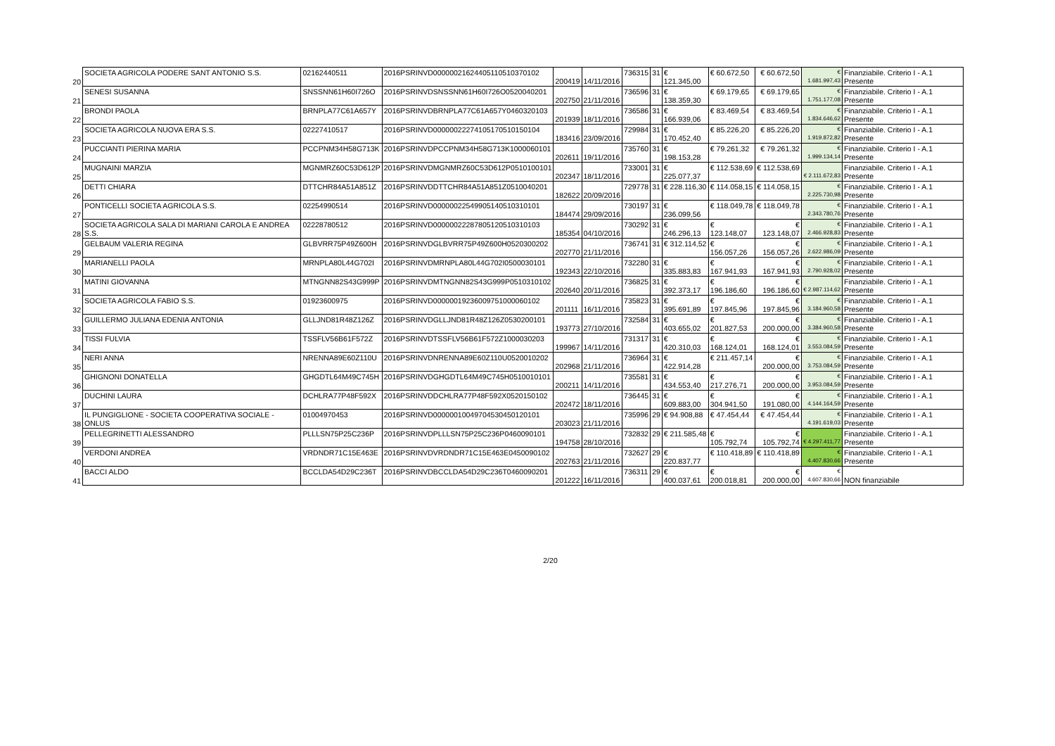| 20 | SOCIETA AGRICOLA PODERE SANT ANTONIO S.S. | 02162440511 | 2016PSRINVD00000021624405110510370102 | 200419 | 14/11/2016 | 736315 | 31 | € 121.345,00 | € 60.672,50 | € 60.672,50 | € 1.681.997,43 | Finanziabile. Criterio I - A.1 Presente |
| 21 | SENESI SUSANNA | SNSSNN61H60I726O | 2016PSRINVDSNSSNN61H60I726O0520040201 | 202750 | 21/11/2016 | 736596 | 31 | € 138.359,30 | € 69.179,65 | € 69.179,65 | € 1.751.177,08 | Finanziabile. Criterio I - A.1 Presente |
| 22 | BRONDI PAOLA | BRNPLA77C61A657Y | 2016PSRINVDBRNPLA77C61A657Y0460320103 | 201939 | 18/11/2016 | 736586 | 31 | € 166.939,06 | € 83.469,54 | € 83.469,54 | € 1.834.646,62 | Finanziabile. Criterio I - A.1 Presente |
| 23 | SOCIETA AGRICOLA NUOVA ERA S.S. | 02227410517 | 2016PSRINVD00000022274105170510150104 | 183416 | 23/09/2016 | 729984 | 31 | € 170.452,40 | € 85.226,20 | € 85.226,20 | € 1.919.872,82 | Finanziabile. Criterio I - A.1 Presente |
| 24 | PUCCIANTI PIERINA MARIA | PCCPNM34H58G713K | 2016PSRINVDPCCPNM34H58G713K1000060101 | 202611 | 19/11/2016 | 735760 | 31 | € 198.153,28 | € 79.261,32 | € 79.261,32 | € 1.999.134,14 | Finanziabile. Criterio I - A.1 Presente |
| 25 | MUGNAINI MARZIA | MGNMRZ60C53D612P | 2016PSRINVDMGNMRZ60C53D612P0510100101 | 202347 | 18/11/2016 | 733001 | 31 | € 225.077,37 | € 112.538,69 | € 112.538,69 | € 2.111.672,83 | Finanziabile. Criterio I - A.1 Presente |
| 26 | DETTI CHIARA | DTTCHR84A51A851Z | 2016PSRINVDDTTCHR84A51A851Z0510040201 | 182622 | 20/09/2016 | 729778 | 31 | € 228.116,30 | € 114.058,15 | € 114.058,15 | € 2.225.730,98 | Finanziabile. Criterio I - A.1 Presente |
| 27 | PONTICELLI SOCIETA AGRICOLA S.S. | 02254990514 | 2016PSRINVD00000022549905140510310101 | 184474 | 29/09/2016 | 730197 | 31 | € 236.099,56 | € 118.049,78 | € 118.049,78 | € 2.343.780,76 | Finanziabile. Criterio I - A.1 Presente |
| 28 | SOCIETA AGRICOLA SALA DI MARIANI CAROLA E ANDREA S.S. | 02228780512 | 2016PSRINVD00000022287805120510310103 | 185354 | 04/10/2016 | 730292 | 31 | € 246.296,13 | € 123.148,07 | € 123.148,07 | € 2.466.928,83 | Finanziabile. Criterio I - A.1 Presente |
| 29 | GELBAUM VALERIA REGINA | GLBVRR75P49Z600H | 2016PSRINVDGLBVRR75P49Z600H0520300202 | 202770 | 21/11/2016 | 736741 | 31 | € 312.114,52 | € 156.057,26 | € 156.057,26 | € 2.622.986,09 | Finanziabile. Criterio I - A.1 Presente |
| 30 | MARIANELLI PAOLA | MRNPLA80L44G702I | 2016PSRINVDMRNPLA80L44G702I0500030101 | 192343 | 22/10/2016 | 732280 | 31 | € 335.883,83 | € 167.941,93 | € 167.941,93 | € 2.790.928,02 | Finanziabile. Criterio I - A.1 Presente |
| 31 | MATINI GIOVANNA | MTNGNN82S43G999P | 2016PSRINVDMTNGNN82S43G999P0510310102 | 202640 | 20/11/2016 | 736825 | 31 | € 392.373,17 | € 196.186,60 | € 196.186,60 | € 2.987.114,62 | Finanziabile. Criterio I - A.1 Presente |
| 32 | SOCIETA AGRICOLA FABIO S.S. | 01923600975 | 2016PSRINVD00000019236009751000060102 | 201111 | 16/11/2016 | 735823 | 31 | € 395.691,89 | € 197.845,96 | € 197.845,96 | € 3.184.960,58 | Finanziabile. Criterio I - A.1 Presente |
| 33 | GUILLERMO JULIANA EDENIA ANTONIA | GLLJND81R48Z126Z | 2016PSRINVDGLLJND81R48Z126Z0530200101 | 193773 | 27/10/2016 | 732584 | 31 | € 403.655,02 | € 201.827,53 | € 200.000,00 | € 3.384.960,58 | Finanziabile. Criterio I - A.1 Presente |
| 34 | TISSI FULVIA | TSSFLV56B61F572Z | 2016PSRINVDTSSFLV56B61F572Z1000030203 | 199967 | 14/11/2016 | 731317 | 31 | € 420.310,03 | € 168.124,01 | € 168.124,01 | € 3.553.084,59 | Finanziabile. Criterio I - A.1 Presente |
| 35 | NERI ANNA | NRENNA89E60Z110U | 2016PSRINVDNRENNA89E60Z110U0520010202 | 202968 | 21/11/2016 | 736964 | 31 | € 422.914,28 | € 211.457,14 | € 200.000,00 | € 3.753.084,59 | Finanziabile. Criterio I - A.1 Presente |
| 36 | GHIGNONI DONATELLA | GHGDTL64M49C745H | 2016PSRINVDGHGDTL64M49C745H0510010101 | 200211 | 14/11/2016 | 735581 | 31 | € 434.553,40 | € 217.276,71 | € 200.000,00 | € 3.953.084,59 | Finanziabile. Criterio I - A.1 Presente |
| 37 | DUCHINI LAURA | DCHLRA77P48F592X | 2016PSRINVDDCHLRA77P48F592X0520150102 | 202472 | 18/11/2016 | 736445 | 31 | € 609.883,00 | € 304.941,50 | € 191.080,00 | € 4.144.164,59 | Finanziabile. Criterio I - A.1 Presente |
| 38 | IL PUNGIGLIONE - SOCIETA COOPERATIVA SOCIALE - ONLUS | 01004970453 | 2016PSRINVD00000010049704530450120101 | 203023 | 21/11/2016 | 735996 | 29 | € 94.908,88 | € 47.454,44 | € 47.454,44 | € 4.191.619,03 | Finanziabile. Criterio I - A.1 Presente |
| 39 | PELLEGRINETTI ALESSANDRO | PLLLSN75P25C236P | 2016PSRINVDPLLLSN75P25C236P0460090101 | 194758 | 28/10/2016 | 732832 | 29 | € 211.585,48 | € 105.792,74 | € 105.792,74 | € 4.297.411,77 | Finanziabile. Criterio I - A.1 Presente |
| 40 | VERDONI ANDREA | VRDNDR71C15E463E | 2016PSRINVDVRDNDR71C15E463E0450090102 | 202763 | 21/11/2016 | 732627 | 29 | € 220.837,77 | € 110.418,89 | € 110.418,89 | € 4.407.830,66 | Finanziabile. Criterio I - A.1 Presente |
| 41 | BACCI ALDO | BCCLDA54D29C236T | 2016PSRINVDBCCLDA54D29C236T0460090201 | 201222 | 16/11/2016 | 736311 | 29 | € 400.037,61 | € 200.018,81 | € 200.000,00 | € 4.607.830,66 | NON finanziabile |
2/20